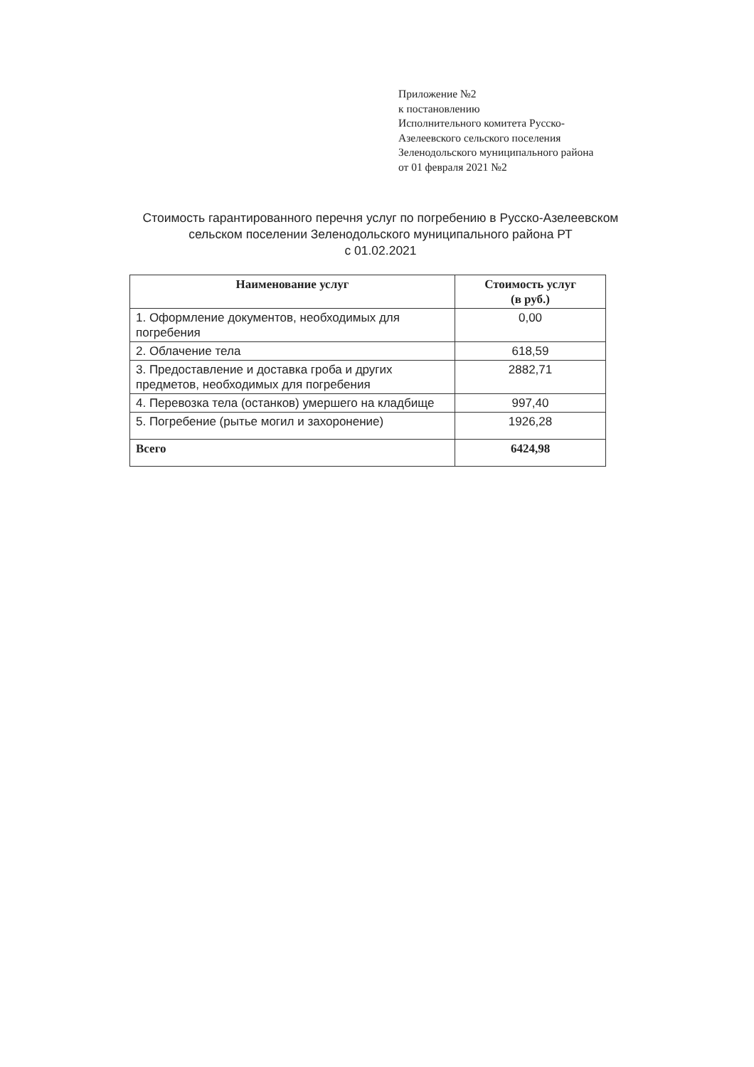Приложение №2
к постановлению
Исполнительного комитета Русско-
Азелеевского сельского поселения
Зеленодольского муниципального района
от 01 февраля 2021 №2
Стоимость гарантированного перечня услуг по погребению в Русско-Азелеевском сельском поселении Зеленодольского муниципального района РТ
с 01.02.2021
| Наименование услуг | Стоимость услуг (в руб.) |
| --- | --- |
| 1. Оформление документов, необходимых для погребения | 0,00 |
| 2. Облачение тела | 618,59 |
| 3. Предоставление и доставка гроба и других предметов, необходимых для погребения | 2882,71 |
| 4. Перевозка тела (останков) умершего на кладбище | 997,40 |
| 5. Погребение (рытье могил и захоронение) | 1926,28 |
| Всего | 6424,98 |